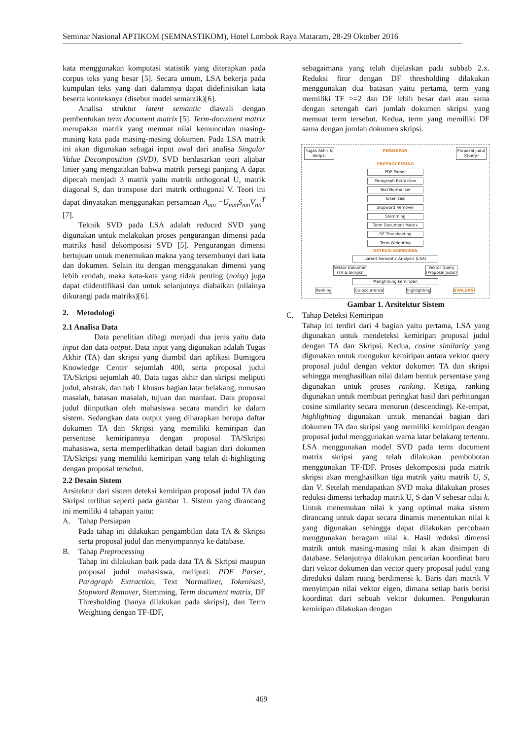Seminar Nasional APTIKOM (SEMNASTIKOM), Hotel Lombok Raya Mataram, 28-29 Oktober 2016
kata menggunakan komputasi statistik yang diterapkan pada corpus teks yang besar [5]. Secara umum, LSA bekerja pada kumpulan teks yang dari dalamnya dapat didefinisikan kata beserta konteksnya (disebut model semantik)[6].
Analisa struktur latent semantic diawali dengan pembentukan term document matrix [5]. Term-document matrix merupakan matrik yang memuat nilai kemunculan masing-masing kata pada masing-masing dokumen. Pada LSA matrik ini akan digunakan sebagai input awal dari analisa Singular Value Decomposition (SVD). SVD berdasarkan teori aljabar linier yang mengatakan bahwa matrik persegi panjang A dapat dipecah menjadi 3 matrik yaitu matrik orthogonal U, matrik diagonal S, dan transpose dari matrik orthogonal V. Teori ini dapat dinyatakan menggunakan persamaan A<sub>mn</sub> =U<sub>mm</sub>S<sub>mn</sub>V<sub>nn</sub><sup>T</sup> [7].
Teknik SVD pada LSA adalah reduced SVD yang digunakan untuk melakukan proses pengurangan dimensi pada matriks hasil dekomposisi SVD [5]. Pengurangan dimensi bertujuan untuk menemukan makna yang tersembunyi dari kata dan dokumen. Selain itu dengan menggunakan dimensi yang lebih rendah, maka kata-kata yang tidak penting (noisy) juga dapat diidentifikasi dan untuk selanjutnya diabaikan (nilainya dikurangi pada matriks)[6].
2. Metodologi
2.1 Analisa Data
Data penelitian dibagi menjadi dua jenis yaitu data input dan data output. Data input yang digunakan adalah Tugas Akhir (TA) dan skripsi yang diambil dari aplikasi Bumigora Knowledge Center sejumlah 400, serta proposal judul TA/Skripsi sejumlah 40. Data tugas akhir dan skripsi meliputi judul, abstrak, dan bab 1 khusus bagian latar belakang, rumusan masalah, batasan masalah, tujuan dan manfaat. Data proposal judul diinputkan oleh mahasiswa secara mandiri ke dalam sistem. Sedangkan data output yang diharapkan berupa daftar dokumen TA dan Skripsi yang memiliki kemiripan dan persentase kemiripannya dengan proposal TA/Skripsi mahasiswa, serta memperlihatkan detail bagian dari dokumen TA/Skripsi yang memiliki kemiripan yang telah di-highligting dengan proposal tersebut.
2.2 Desain Sistem
Arsitektur dari sistem deteksi kemiripan proposal judul TA dan Skripsi terlihat seperti pada gambar 1. Sistem yang dirancang ini memiliki 4 tahapan yaitu:
A. Tahap Persiapan
Pada tahap ini dilakukan pengambilan data TA & Skripsi serta proposal judul dan menyimpannya ke database.
B. Tahap Preprocessing
Tahap ini dilakukan baik pada data TA & Skripsi maupun proposal judul mahasiswa, meliputi: PDF Parser, Paragraph Extraction, Text Normalizer, Tokenisasi, Stopword Remover, Stemming, Term document matrix, DF Thresholding (hanya dilakukan pada skripsi), dan Term Weighting dengan TF-IDF,
sebagaimana yang telah dijelaskan pada subbab 2.x. Reduksi fitur dengan DF thresholding dilakukan menggunakan dua batasan yaitu pertama, term yang memiliki TF >=2 dan DF lebih besar dari atau sama dengan setengah dari jumlah dokumen skripsi yang memuat term tersebut. Kedua, term yang memiliki DF sama dengan jumlah dokumen skripsi.
Tugas Akhir &
Skripsi PERSIAPAN Proposal Judul
(Query)
PREPROCESSING
PDF Parser
Paragraph Extraction
Text Normalizer
Tokenisasi
Stopword Remover
Stemming
Term Document Matrix
DF Thresholding
Term Weighting
DETEKSI KEMIRIPAN
Latent Semantic Analysis (LSA)
Vektor Dokumen
(TA & Skripsi) Vektor Query
(Proposal Judul)
Menghitung kemiripan
Ranking Co-occurrence Highlighting EVALUASI
Gambar 1. Arsitektur Sistem
C. Tahap Deteksi Kemiripan
Tahap ini terdiri dari 4 bagian yaitu pertama, LSA yang digunakan untuk mendeteksi kemiripan proposal judul dengan TA dan Skripsi. Kedua, cosine similarity yang digunakan untuk mengukur kemiripan antara vektor query proposal judul dengan vektor dokumen TA dan skripsi sehingga menghasilkan nilai dalam bentuk persentase yang digunakan untuk proses ranking. Ketiga, ranking digunakan untuk membuat peringkat hasil dari perhitungan cosine similarity secara menurun (descending). Ke-empat, highlighting digunakan untuk menandai bagian dari dokumen TA dan skripsi yang memiliki kemiripan dengan proposal judul menggunakan warna latar belakang tertentu. LSA menggunakan model SVD pada term document matrix skripsi yang telah dilakukan pembobotan menggunakan TF-IDF. Proses dekomposisi pada matrik skripsi akan menghasilkan tiga matrik yaitu matrik U, S, dan V. Setelah mendapatkan SVD maka dilakukan proses reduksi dimensi terhadap matrik U, S dan V sebesar nilai k. Untuk menemukan nilai k yang optimal maka sistem dirancang untuk dapat secara dinamis menentukan nilai k yang digunakan sehingga dapat dilakukan percobaan menggunakan beragam nilai k. Hasil reduksi dimensi matrik untuk masing-masing nilai k akan disimpan di database. Selanjutnya dilakukan pencarian koordinat baru dari vektor dokumen dan vector query proposal judul yang direduksi dalam ruang berdimensi k. Baris dari matrik V menyimpan nilai vektor eigen, dimana setiap baris berisi koordinat dari sebuah vektor dokumen. Pengukuran kemiripan dilakukan dengan
469